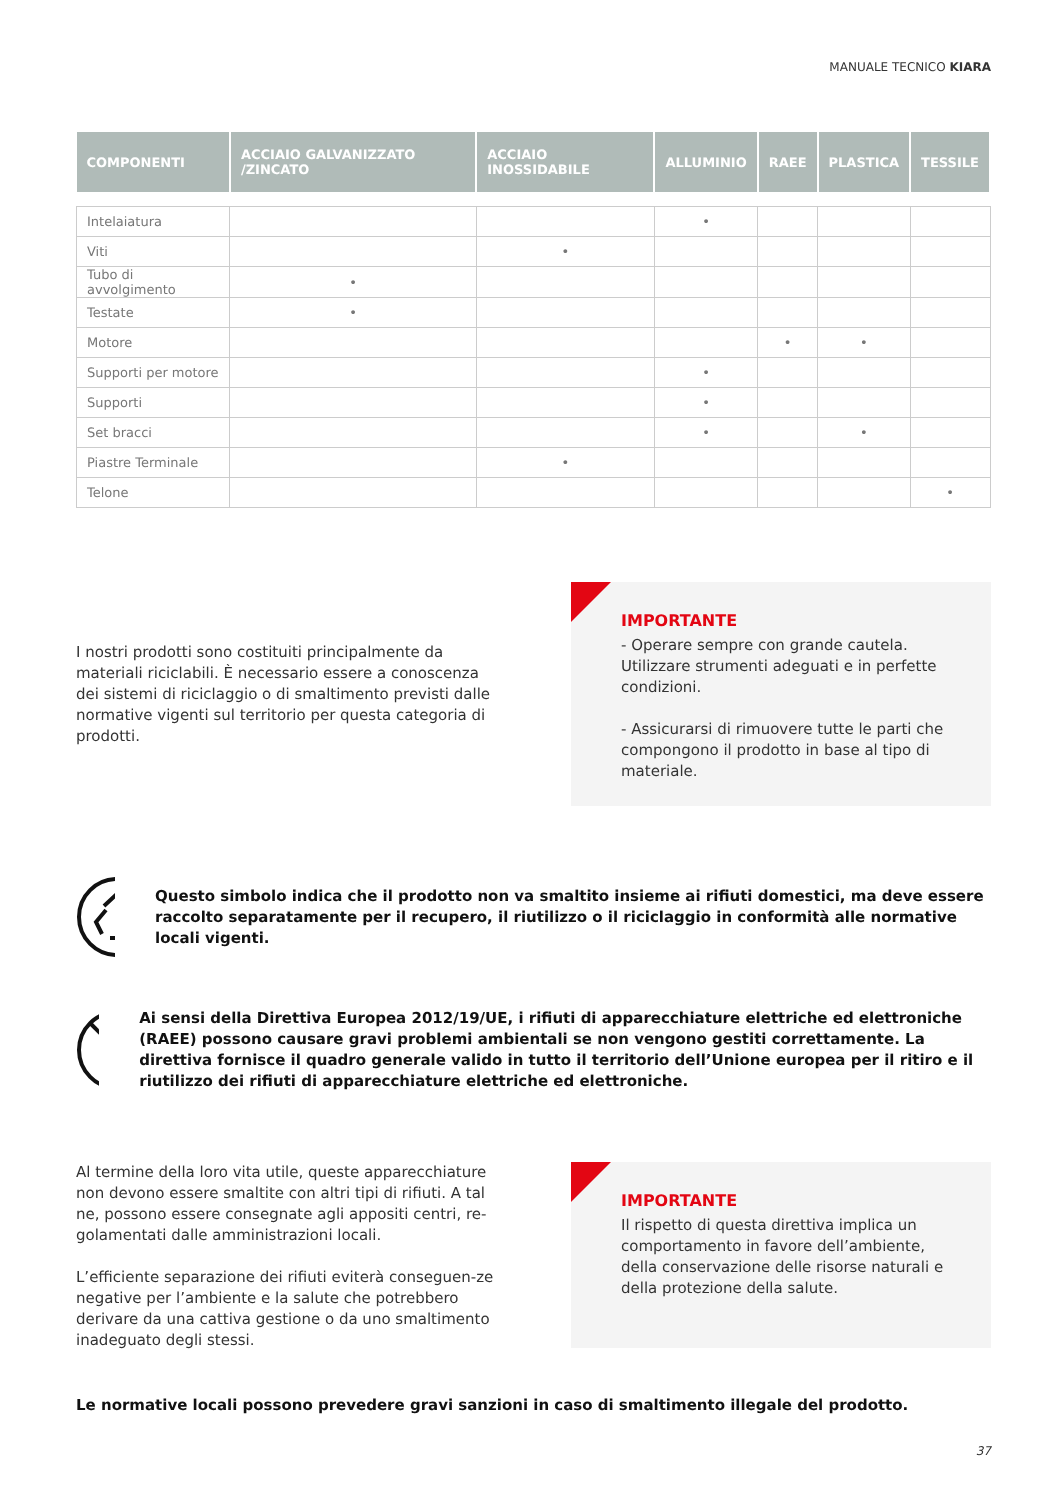MANUALE TECNICO KIARA
| COMPONENTI | ACCIAIO GALVANIZZATO /ZINCATO | ACCIAIO INOSSIDABILE | ALLUMINIO | RAEE | PLASTICA | TESSILE |
| --- | --- | --- | --- | --- | --- | --- |
| Intelaiatura | | | • | | | |
| Viti | | • | | | | |
| Tubo di avvolgimento | • | | | | | |
| Testate | • | | | | | |
| Motore | | | | • | • | |
| Supporti per motore | | | • | | | |
| Supporti | | | • | | | |
| Set bracci | | | • | | • | |
| Piastre Terminale | | • | | | | |
| Telone | | | | | | • |
I nostri prodotti sono costituiti principalmente da materiali riciclabili. È necessario essere a conoscenza dei sistemi di riciclaggio o di smaltimento previsti dalle normative vigenti sul territorio per questa categoria di prodotti.
IMPORTANTE
- Operare sempre con grande cautela. Utilizzare strumenti adeguati e in perfette condizioni.
- Assicurarsi di rimuovere tutte le parti che compongono il prodotto in base al tipo di materiale.
Questo simbolo indica che il prodotto non va smaltito insieme ai rifiuti domestici, ma deve essere raccolto separatamente per il recupero, il riutilizzo o il riciclaggio in conformità alle normative locali vigenti.
Ai sensi della Direttiva Europea 2012/19/UE, i rifiuti di apparecchiature elettriche ed elettroniche (RAEE) possono causare gravi problemi ambientali se non vengono gestiti correttamente. La direttiva fornisce il quadro generale valido in tutto il territorio dell’Unione europea per il ritiro e il riutilizzo dei rifiuti di apparecchiature elettriche ed elettroniche.
Al termine della loro vita utile, queste apparecchiature non devono essere smaltite con altri tipi di rifiuti. A tal ne, possono essere consegnate agli appositi centri, re-golamentati dalle amministrazioni locali.
L’efficiente separazione dei rifiuti eviterà conseguen-ze negative per l’ambiente e la salute che potrebbero derivare da una cattiva gestione o da uno smaltimento inadeguato degli stessi.
IMPORTANTE
Il rispetto di questa direttiva implica un comportamento in favore dell’ambiente, della conservazione delle risorse naturali e della protezione della salute.
Le normative locali possono prevedere gravi sanzioni in caso di smaltimento illegale del prodotto.
37